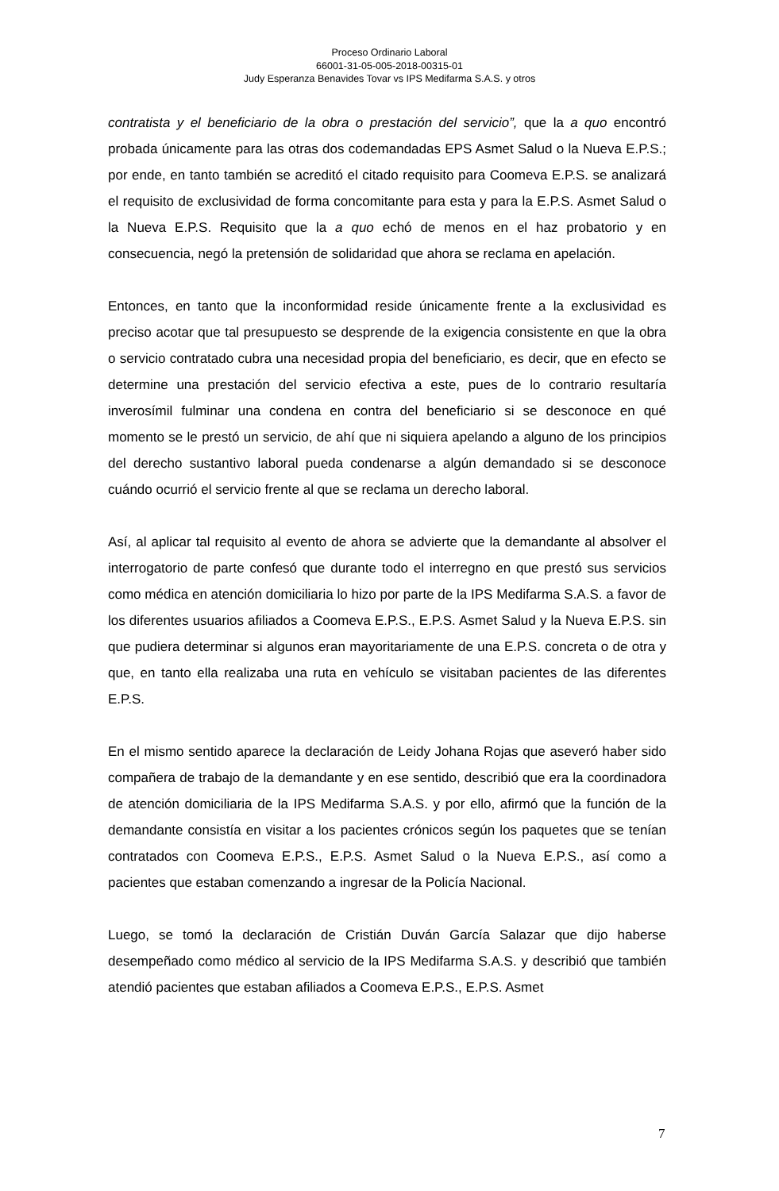Proceso Ordinario Laboral
66001-31-05-005-2018-00315-01
Judy Esperanza Benavides Tovar vs IPS Medifarma S.A.S. y otros
contratista y el beneficiario de la obra o prestación del servicio”, que la a quo encontró probada únicamente para las otras dos codemandadas EPS Asmet Salud o la Nueva E.P.S.; por ende, en tanto también se acreditó el citado requisito para Coomeva E.P.S. se analizará el requisito de exclusividad de forma concomitante para esta y para la E.P.S. Asmet Salud o la Nueva E.P.S. Requisito que la a quo echó de menos en el haz probatorio y en consecuencia, negó la pretensión de solidaridad que ahora se reclama en apelación.
Entonces, en tanto que la inconformidad reside únicamente frente a la exclusividad es preciso acotar que tal presupuesto se desprende de la exigencia consistente en que la obra o servicio contratado cubra una necesidad propia del beneficiario, es decir, que en efecto se determine una prestación del servicio efectiva a este, pues de lo contrario resultaría inverosímil fulminar una condena en contra del beneficiario si se desconoce en qué momento se le prestó un servicio, de ahí que ni siquiera apelando a alguno de los principios del derecho sustantivo laboral pueda condenarse a algún demandado si se desconoce cuándo ocurrió el servicio frente al que se reclama un derecho laboral.
Así, al aplicar tal requisito al evento de ahora se advierte que la demandante al absolver el interrogatorio de parte confesó que durante todo el interregno en que prestó sus servicios como médica en atención domiciliaria lo hizo por parte de la IPS Medifarma S.A.S. a favor de los diferentes usuarios afiliados a Coomeva E.P.S., E.P.S. Asmet Salud y la Nueva E.P.S. sin que pudiera determinar si algunos eran mayoritariamente de una E.P.S. concreta o de otra y que, en tanto ella realizaba una ruta en vehículo se visitaban pacientes de las diferentes E.P.S.
En el mismo sentido aparece la declaración de Leidy Johana Rojas que aseveró haber sido compañera de trabajo de la demandante y en ese sentido, describió que era la coordinadora de atención domiciliaria de la IPS Medifarma S.A.S. y por ello, afirmó que la función de la demandante consistía en visitar a los pacientes crónicos según los paquetes que se tenían contratados con Coomeva E.P.S., E.P.S. Asmet Salud o la Nueva E.P.S., así como a pacientes que estaban comenzando a ingresar de la Policía Nacional.
Luego, se tomó la declaración de Cristián Duván García Salazar que dijo haberse desempeñado como médico al servicio de la IPS Medifarma S.A.S. y describió que también atendió pacientes que estaban afiliados a Coomeva E.P.S., E.P.S. Asmet
7